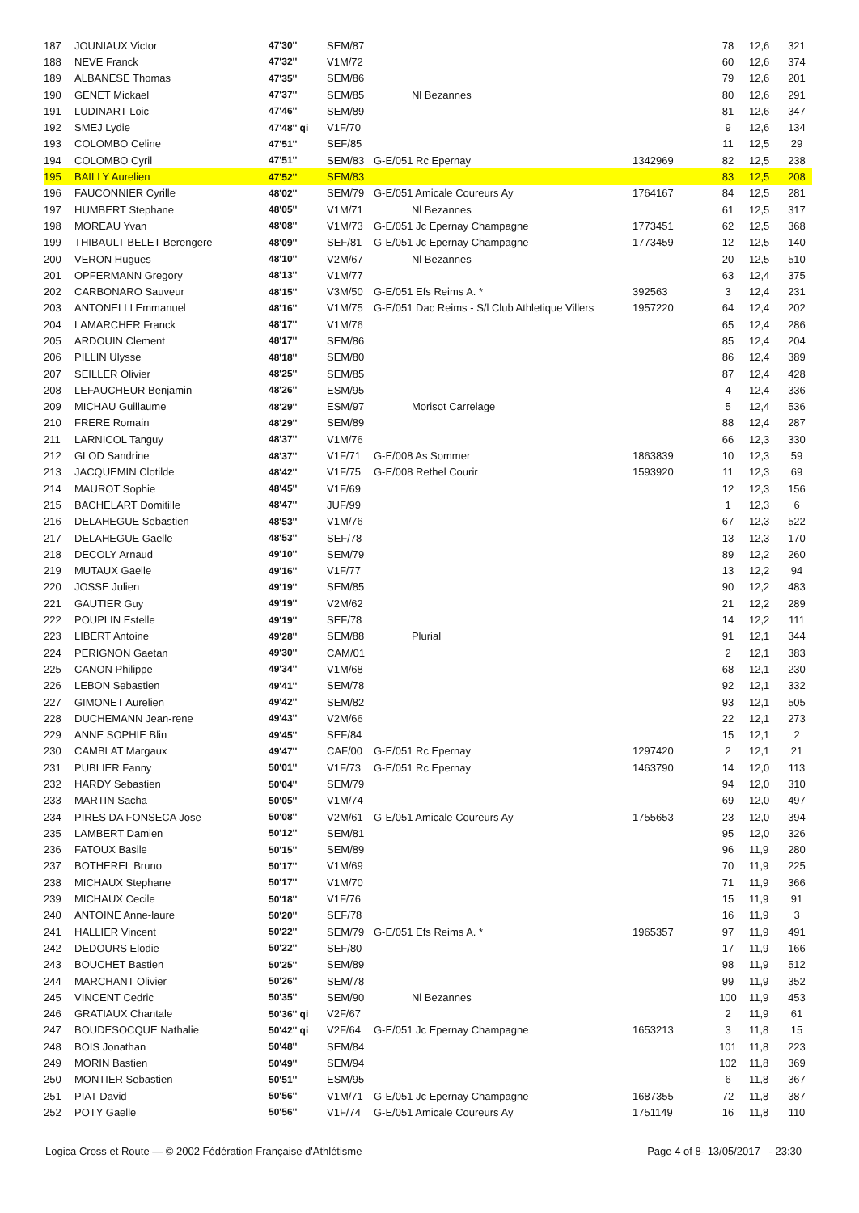| 187 | JOUNIAUX Victor | 47'30'' | SEM/87 | | | 78 | 12,6 | 321 |
| 188 | NEVE Franck | 47'32'' | V1M/72 | | | 60 | 12,6 | 374 |
| 189 | ALBANESE Thomas | 47'35'' | SEM/86 | | | 79 | 12,6 | 201 |
| 190 | GENET Mickael | 47'37'' | SEM/85 | Nl Bezannes | | 80 | 12,6 | 291 |
| 191 | LUDINART Loic | 47'46'' | SEM/89 | | | 81 | 12,6 | 347 |
| 192 | SMEJ Lydie | 47'48'' qi | V1F/70 | | | 9 | 12,6 | 134 |
| 193 | COLOMBO Celine | 47'51'' | SEF/85 | | | 11 | 12,5 | 29 |
| 194 | COLOMBO Cyril | 47'51'' | SEM/83 | G-E/051 Rc Epernay | 1342969 | 82 | 12,5 | 238 |
| 195 | BAILLY Aurelien | 47'52'' | SEM/83 | | | 83 | 12,5 | 208 |
| 196 | FAUCONNIER Cyrille | 48'02'' | SEM/79 | G-E/051 Amicale Coureurs Ay | 1764167 | 84 | 12,5 | 281 |
| 197 | HUMBERT Stephane | 48'05'' | V1M/71 | Nl Bezannes | | 61 | 12,5 | 317 |
| 198 | MOREAU Yvan | 48'08'' | V1M/73 | G-E/051 Jc Epernay Champagne | 1773451 | 62 | 12,5 | 368 |
| 199 | THIBAULT BELET Berengere | 48'09'' | SEF/81 | G-E/051 Jc Epernay Champagne | 1773459 | 12 | 12,5 | 140 |
| 200 | VERON Hugues | 48'10'' | V2M/67 | Nl Bezannes | | 20 | 12,5 | 510 |
| 201 | OPFERMANN Gregory | 48'13'' | V1M/77 | | | 63 | 12,4 | 375 |
| 202 | CARBONARO Sauveur | 48'15'' | V3M/50 | G-E/051 Efs Reims A. * | 392563 | 3 | 12,4 | 231 |
| 203 | ANTONELLI Emmanuel | 48'16'' | V1M/75 | G-E/051 Dac Reims - S/l Club Athletique Villers | 1957220 | 64 | 12,4 | 202 |
| 204 | LAMARCHER Franck | 48'17'' | V1M/76 | | | 65 | 12,4 | 286 |
| 205 | ARDOUIN Clement | 48'17'' | SEM/86 | | | 85 | 12,4 | 204 |
| 206 | PILLIN Ulysse | 48'18'' | SEM/80 | | | 86 | 12,4 | 389 |
| 207 | SEILLER Olivier | 48'25'' | SEM/85 | | | 87 | 12,4 | 428 |
| 208 | LEFAUCHEUR Benjamin | 48'26'' | ESM/95 | | | 4 | 12,4 | 336 |
| 209 | MICHAU Guillaume | 48'29'' | ESM/97 | Morisot Carrelage | | 5 | 12,4 | 536 |
| 210 | FRERE Romain | 48'29'' | SEM/89 | | | 88 | 12,4 | 287 |
| 211 | LARNICOL Tanguy | 48'37'' | V1M/76 | | | 66 | 12,3 | 330 |
| 212 | GLOD Sandrine | 48'37'' | V1F/71 | G-E/008 As Sommer | 1863839 | 10 | 12,3 | 59 |
| 213 | JACQUEMIN Clotilde | 48'42'' | V1F/75 | G-E/008 Rethel Courir | 1593920 | 11 | 12,3 | 69 |
| 214 | MAUROT Sophie | 48'45'' | V1F/69 | | | 12 | 12,3 | 156 |
| 215 | BACHELART Domitille | 48'47'' | JUF/99 | | | 1 | 12,3 | 6 |
| 216 | DELAHEGUE Sebastien | 48'53'' | V1M/76 | | | 67 | 12,3 | 522 |
| 217 | DELAHEGUE Gaelle | 48'53'' | SEF/78 | | | 13 | 12,3 | 170 |
| 218 | DECOLY Arnaud | 49'10'' | SEM/79 | | | 89 | 12,2 | 260 |
| 219 | MUTAUX Gaelle | 49'16'' | V1F/77 | | | 13 | 12,2 | 94 |
| 220 | JOSSE Julien | 49'19'' | SEM/85 | | | 90 | 12,2 | 483 |
| 221 | GAUTIER Guy | 49'19'' | V2M/62 | | | 21 | 12,2 | 289 |
| 222 | POUPLIN Estelle | 49'19'' | SEF/78 | | | 14 | 12,2 | 111 |
| 223 | LIBERT Antoine | 49'28'' | SEM/88 | Plurial | | 91 | 12,1 | 344 |
| 224 | PERIGNON Gaetan | 49'30'' | CAM/01 | | | 2 | 12,1 | 383 |
| 225 | CANON Philippe | 49'34'' | V1M/68 | | | 68 | 12,1 | 230 |
| 226 | LEBON Sebastien | 49'41'' | SEM/78 | | | 92 | 12,1 | 332 |
| 227 | GIMONET Aurelien | 49'42'' | SEM/82 | | | 93 | 12,1 | 505 |
| 228 | DUCHEMANN Jean-rene | 49'43'' | V2M/66 | | | 22 | 12,1 | 273 |
| 229 | ANNE SOPHIE Blin | 49'45'' | SEF/84 | | | 15 | 12,1 | 2 |
| 230 | CAMBLAT Margaux | 49'47'' | CAF/00 | G-E/051 Rc Epernay | 1297420 | 2 | 12,1 | 21 |
| 231 | PUBLIER Fanny | 50'01'' | V1F/73 | G-E/051 Rc Epernay | 1463790 | 14 | 12,0 | 113 |
| 232 | HARDY Sebastien | 50'04'' | SEM/79 | | | 94 | 12,0 | 310 |
| 233 | MARTIN Sacha | 50'05'' | V1M/74 | | | 69 | 12,0 | 497 |
| 234 | PIRES DA FONSECA Jose | 50'08'' | V2M/61 | G-E/051 Amicale Coureurs Ay | 1755653 | 23 | 12,0 | 394 |
| 235 | LAMBERT Damien | 50'12'' | SEM/81 | | | 95 | 12,0 | 326 |
| 236 | FATOUX Basile | 50'15'' | SEM/89 | | | 96 | 11,9 | 280 |
| 237 | BOTHEREL Bruno | 50'17'' | V1M/69 | | | 70 | 11,9 | 225 |
| 238 | MICHAUX Stephane | 50'17'' | V1M/70 | | | 71 | 11,9 | 366 |
| 239 | MICHAUX Cecile | 50'18'' | V1F/76 | | | 15 | 11,9 | 91 |
| 240 | ANTOINE Anne-laure | 50'20'' | SEF/78 | | | 16 | 11,9 | 3 |
| 241 | HALLIER Vincent | 50'22'' | SEM/79 | G-E/051 Efs Reims A. * | 1965357 | 97 | 11,9 | 491 |
| 242 | DEDOURS Elodie | 50'22'' | SEF/80 | | | 17 | 11,9 | 166 |
| 243 | BOUCHET Bastien | 50'25'' | SEM/89 | | | 98 | 11,9 | 512 |
| 244 | MARCHANT Olivier | 50'26'' | SEM/78 | | | 99 | 11,9 | 352 |
| 245 | VINCENT Cedric | 50'35'' | SEM/90 | Nl Bezannes | | 100 | 11,9 | 453 |
| 246 | GRATIAUX Chantale | 50'36'' qi | V2F/67 | | | 2 | 11,9 | 61 |
| 247 | BOUDESOCQUE Nathalie | 50'42'' qi | V2F/64 | G-E/051 Jc Epernay Champagne | 1653213 | 3 | 11,8 | 15 |
| 248 | BOIS Jonathan | 50'48'' | SEM/84 | | | 101 | 11,8 | 223 |
| 249 | MORIN Bastien | 50'49'' | SEM/94 | | | 102 | 11,8 | 369 |
| 250 | MONTIER Sebastien | 50'51'' | ESM/95 | | | 6 | 11,8 | 367 |
| 251 | PIAT David | 50'56'' | V1M/71 | G-E/051 Jc Epernay Champagne | 1687355 | 72 | 11,8 | 387 |
| 252 | POTY Gaelle | 50'56'' | V1F/74 | G-E/051 Amicale Coureurs Ay | 1751149 | 16 | 11,8 | 110 |
Logica Cross et Route — © 2002 Fédération Française d'Athlétisme Page 4 of 8- 13/05/2017 - 23:30